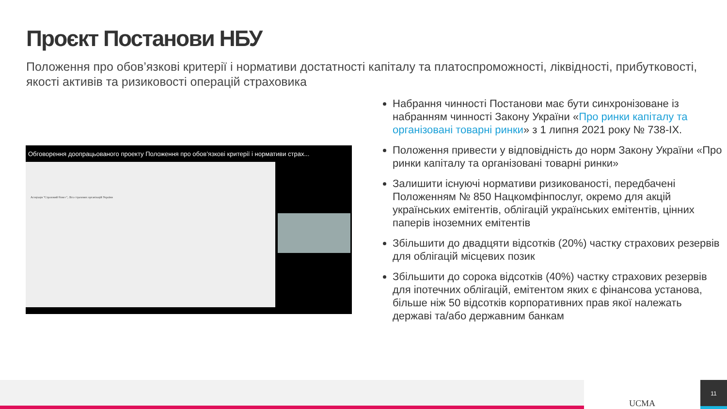Проєкт Постанови НБУ
Положення про обов’язкові критерії і нормативи достатності капіталу та платоспроможності, ліквідності, прибутковості, якості активів та ризиковості операцій страховика
Обговорення доопрацьованого проекту Положення про обов’язкові критерії і нормативи страх...
Асоціація "Страховий бізнес", Ліга страхових організацій України
Набрання чинності Постанови має бути синхронізоване із набранням чинності Закону України «Про ринки капіталу та організовані товарні ринки» з 1 липня 2021 року № 738-IX.
Положення привести у відповідність до норм Закону України «Про ринки капіталу та організовані товарні ринки»
Залишити існуючі нормативи ризикованості, передбачені Положенням № 850 Нацкомфінпослуг, окремо для акцій українських емітентів, облігацій українських емітентів, цінних паперів іноземних емітентів
Збільшити до двадцяти відсотків (20%) частку страхових резервів для облігацій місцевих позик
Збільшити до сорока відсотків (40%) частку страхових резервів для іпотечних облігацій, емітентом яких є фінансова установа, більше ніж 50 відсотків корпоративних прав якої належать державі та/або державним банкам
UCMA 11